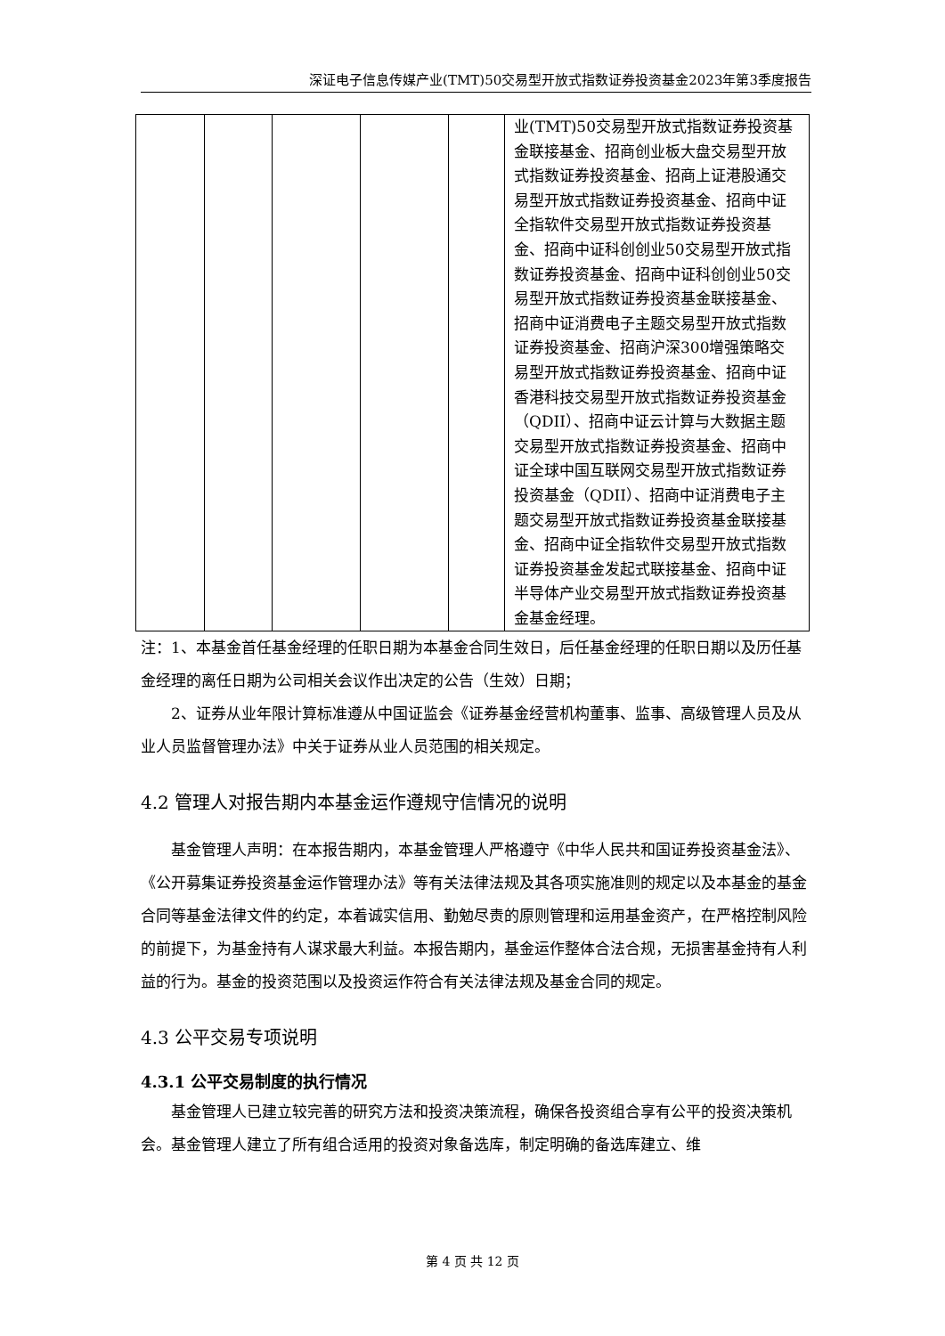深证电子信息传媒产业(TMT)50交易型开放式指数证券投资基金2023年第3季度报告
| | | | | | 业(TMT)50交易型开放式指数证券投资基金联接基金、招商创业板大盘交易型开放式指数证券投资基金、招商上证港股通交易型开放式指数证券投资基金、招商中证全指软件交易型开放式指数证券投资基金、招商中证科创创业50交易型开放式指数证券投资基金、招商中证科创创业50交易型开放式指数证券投资基金联接基金、招商中证消费电子主题交易型开放式指数证券投资基金、招商沪深300增强策略交易型开放式指数证券投资基金、招商中证香港科技交易型开放式指数证券投资基金（QDII）、招商中证云计算与大数据主题交易型开放式指数证券投资基金、招商中证全球中国互联网交易型开放式指数证券投资基金（QDII）、招商中证消费电子主题交易型开放式指数证券投资基金联接基金、招商中证全指软件交易型开放式指数证券投资基金发起式联接基金、招商中证半导体产业交易型开放式指数证券投资基金基金经理。 |
注：1、本基金首任基金经理的任职日期为本基金合同生效日，后任基金经理的任职日期以及历任基金经理的离任日期为公司相关会议作出决定的公告（生效）日期；
2、证券从业年限计算标准遵从中国证监会《证券基金经营机构董事、监事、高级管理人员及从业人员监督管理办法》中关于证券从业人员范围的相关规定。
4.2 管理人对报告期内本基金运作遵规守信情况的说明
基金管理人声明：在本报告期内，本基金管理人严格遵守《中华人民共和国证券投资基金法》、《公开募集证券投资基金运作管理办法》等有关法律法规及其各项实施准则的规定以及本基金的基金合同等基金法律文件的约定，本着诚实信用、勤勉尽责的原则管理和运用基金资产，在严格控制风险的前提下，为基金持有人谋求最大利益。本报告期内，基金运作整体合法合规，无损害基金持有人利益的行为。基金的投资范围以及投资运作符合有关法律法规及基金合同的规定。
4.3 公平交易专项说明
4.3.1 公平交易制度的执行情况
基金管理人已建立较完善的研究方法和投资决策流程，确保各投资组合享有公平的投资决策机会。基金管理人建立了所有组合适用的投资对象备选库，制定明确的备选库建立、维
第 4 页 共 12 页